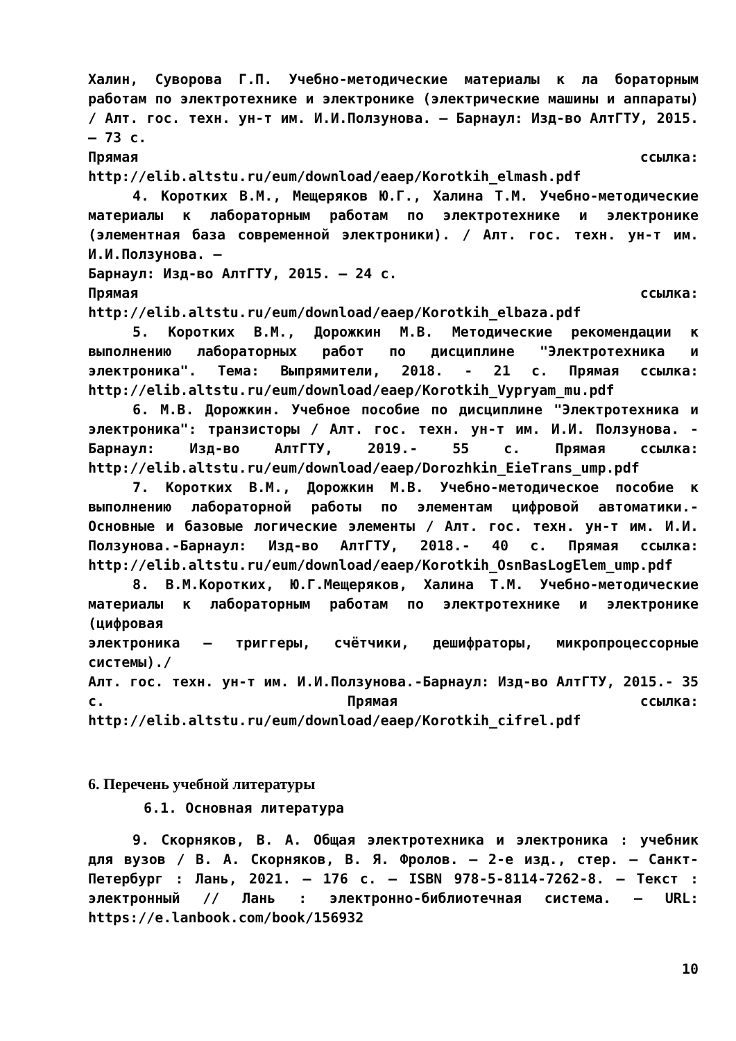Халин, Суворова Г.П. Учебно-методические материалы к ла бораторным работам по электротехнике и электронике (электрические машины и аппараты) / Алт. гос. техн. ун-т им. И.И.Ползунова. – Барнаул: Изд-во АлтГТУ, 2015. – 73 с.
Прямая ссылка: http://elib.altstu.ru/eum/download/eaep/Korotkih_elmash.pdf
4. Коротких В.М., Мещеряков Ю.Г., Халина Т.М. Учебно-методические материалы к лабораторным работам по электротехнике и электронике (элементная база современной электроники). / Алт. гос. техн. ун-т им. И.И.Ползунова. –
Барнаул: Изд-во АлтГТУ, 2015. – 24 с.
Прямая ссылка: http://elib.altstu.ru/eum/download/eaep/Korotkih_elbaza.pdf
5. Коротких В.М., Дорожкин М.В. Методические рекомендации к выполнению лабораторных работ по дисциплине "Электротехника и электроника". Тема: Выпрямители, 2018. - 21 с. Прямая ссылка: http://elib.altstu.ru/eum/download/eaep/Korotkih_Vypryam_mu.pdf
6. М.В. Дорожкин. Учебное пособие по дисциплине "Электротехника и электроника": транзисторы / Алт. гос. техн. ун-т им. И.И. Ползунова. - Барнаул: Изд-во АлтГТУ, 2019.- 55 с. Прямая ссылка: http://elib.altstu.ru/eum/download/eaep/Dorozhkin_EieTrans_ump.pdf
7. Коротких В.М., Дорожкин М.В. Учебно-методическое пособие к выполнению лабораторной работы по элементам цифровой автоматики.- Основные и базовые логические элементы / Алт. гос. техн. ун-т им. И.И. Ползунова.-Барнаул: Изд-во АлтГТУ, 2018.- 40 с. Прямая ссылка: http://elib.altstu.ru/eum/download/eaep/Korotkih_OsnBasLogElem_ump.pdf
8. В.М.Коротких, Ю.Г.Мещеряков, Халина Т.М. Учебно-методические материалы к лабораторным работам по электротехнике и электронике (цифровая
электроника – триггеры, счётчики, дешифраторы, микропроцессорные системы)./
Алт. гос. техн. ун-т им. И.И.Ползунова.-Барнаул: Изд-во АлтГТУ, 2015.- 35 с. Прямая ссылка: http://elib.altstu.ru/eum/download/eaep/Korotkih_cifrel.pdf
6. Перечень учебной литературы
6.1. Основная литература
9. Скорняков, В. А. Общая электротехника и электроника : учебник для вузов / В. А. Скорняков, В. Я. Фролов. — 2-е изд., стер. — Санкт-Петербург : Лань, 2021. — 176 с. — ISBN 978-5-8114-7262-8. — Текст : электронный // Лань : электронно-библиотечная система. — URL: https://e.lanbook.com/book/156932
10